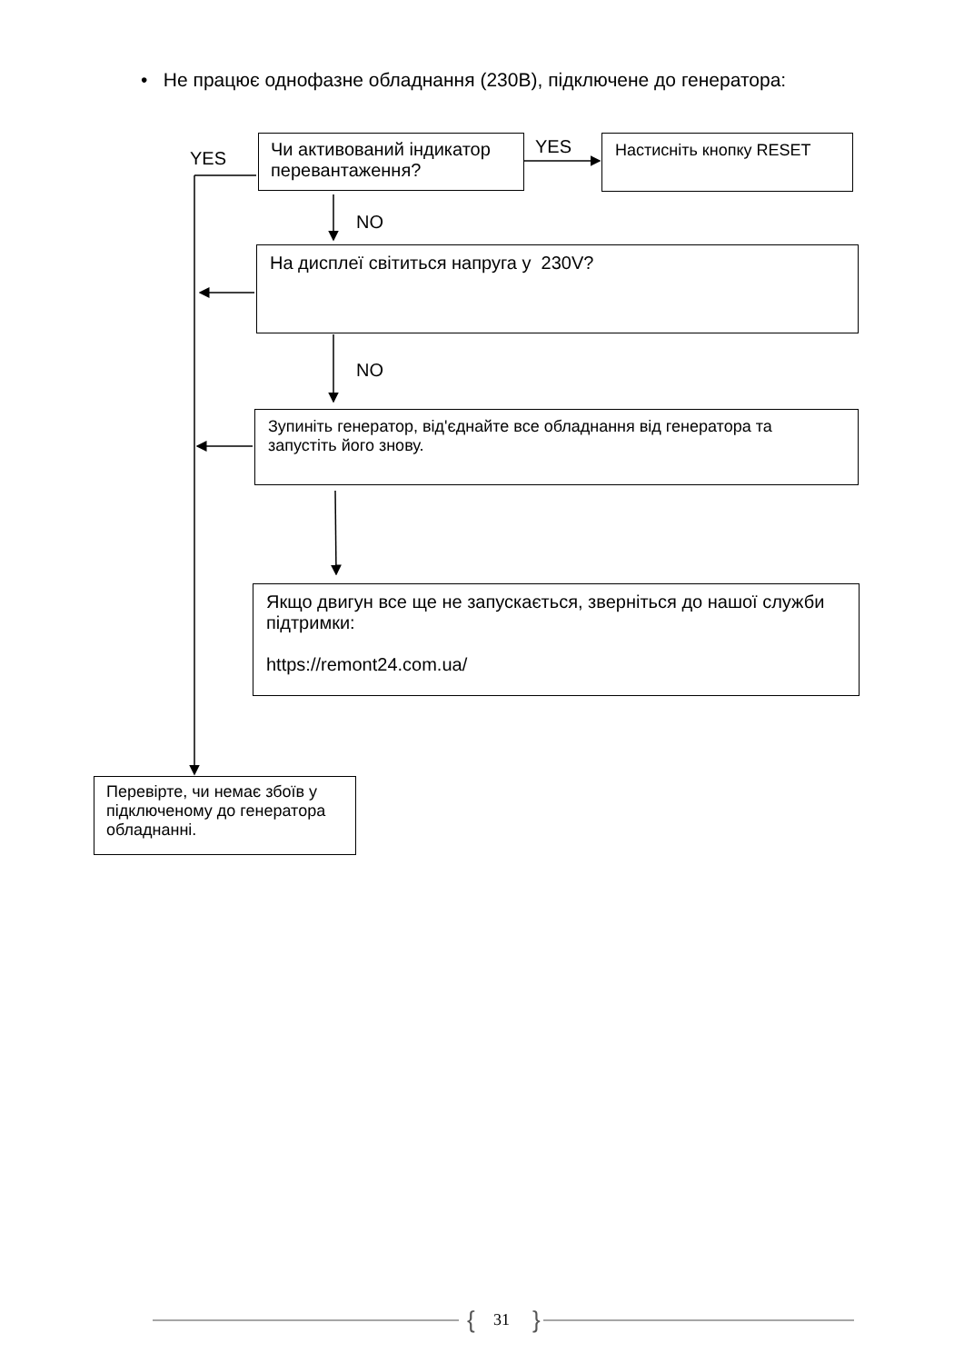• Не працює однофазне обладнання (230В), підключене до генератора:
YES
Чи активований індикатор перевантаження?
YES Настисніть кнопку RESET
NO
На дисплеї світиться напруга у 230V?
NO
Зупиніть генератор, від'єднайте все обладнання від генератора та запустіть його знову.
Якщо двигун все ще не запускається, зверніться до нашої служби підтримки:
https://remont24.com.ua/
Перевірте, чи немає збоїв у підключеному до генератора обладнанні.
{ 31 }